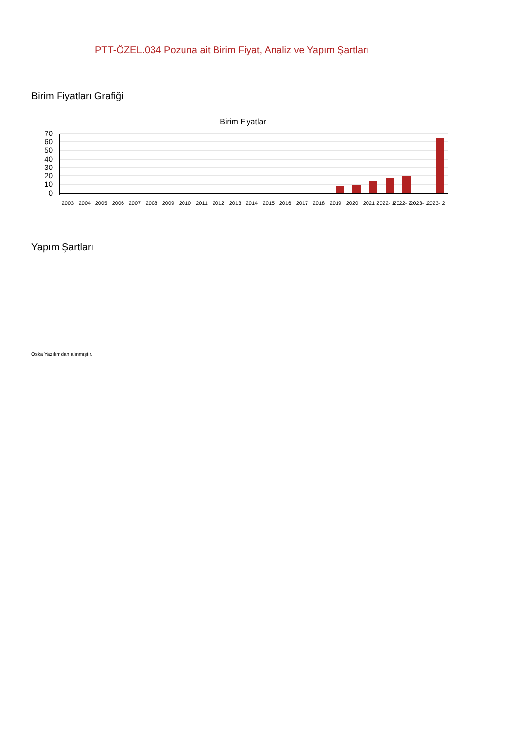PTT-ÖZEL.034 Pozuna ait Birim Fiyat, Analiz ve Yapım Şartları
Birim Fiyatları Grafiği
Birim Fiyatlar
70
60
50
40
30
20
10
0
2003
2004
2005
2006
2007
2008
2009
2010
2011
2012
2013
2014
2015
2016
2017
2018
2019
2020
2021
2022- 1
2022- 2
2023- 1
2023- 2
Yapım Şartları
Oska Yazılım'dan alınmıştır.